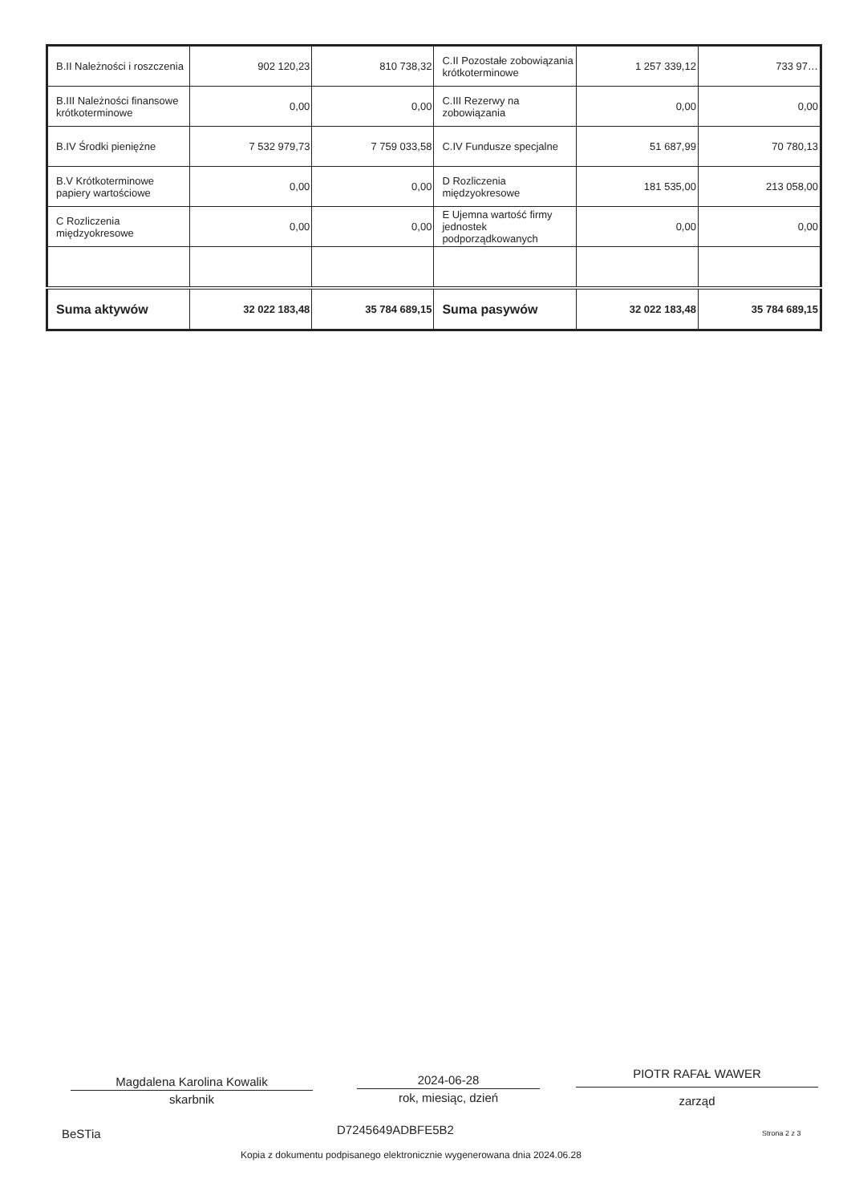| B.II Należności i roszczenia | 902 120,23 | 810 738,32 | C.II Pozostałe zobowiązania krótkoterminowe | 1 257 339,12 | 733 97… |
| B.III Należności finansowe krótkoterminowe | 0,00 | 0,00 | C.III Rezerwy na zobowiązania | 0,00 | 0,00 |
| B.IV Środki pieniężne | 7 532 979,73 | 7 759 033,58 | C.IV Fundusze specjalne | 51 687,99 | 70 780,13 |
| B.V Krótkoterminowe papiery wartościowe | 0,00 | 0,00 | D Rozliczenia międzyokresowe | 181 535,00 | 213 058,00 |
| C Rozliczenia międzyokresowe | 0,00 | 0,00 | E Ujemna wartość firmy jednostek podporządkowanych | 0,00 | 0,00 |
| Suma aktywów | 32 022 183,48 | 35 784 689,15 | Suma pasywów | 32 022 183,48 | 35 784 689,15 |
Magdalena Karolina Kowalik
skarbnik
2024-06-28
rok, miesiąc, dzień
PIOTR RAFAŁ WAWER
zarząd
BeSTia D7245649ADBFE5B2 Strona 2 z 3
Kopia z dokumentu podpisanego elektronicznie wygenerowana dnia 2024.06.28